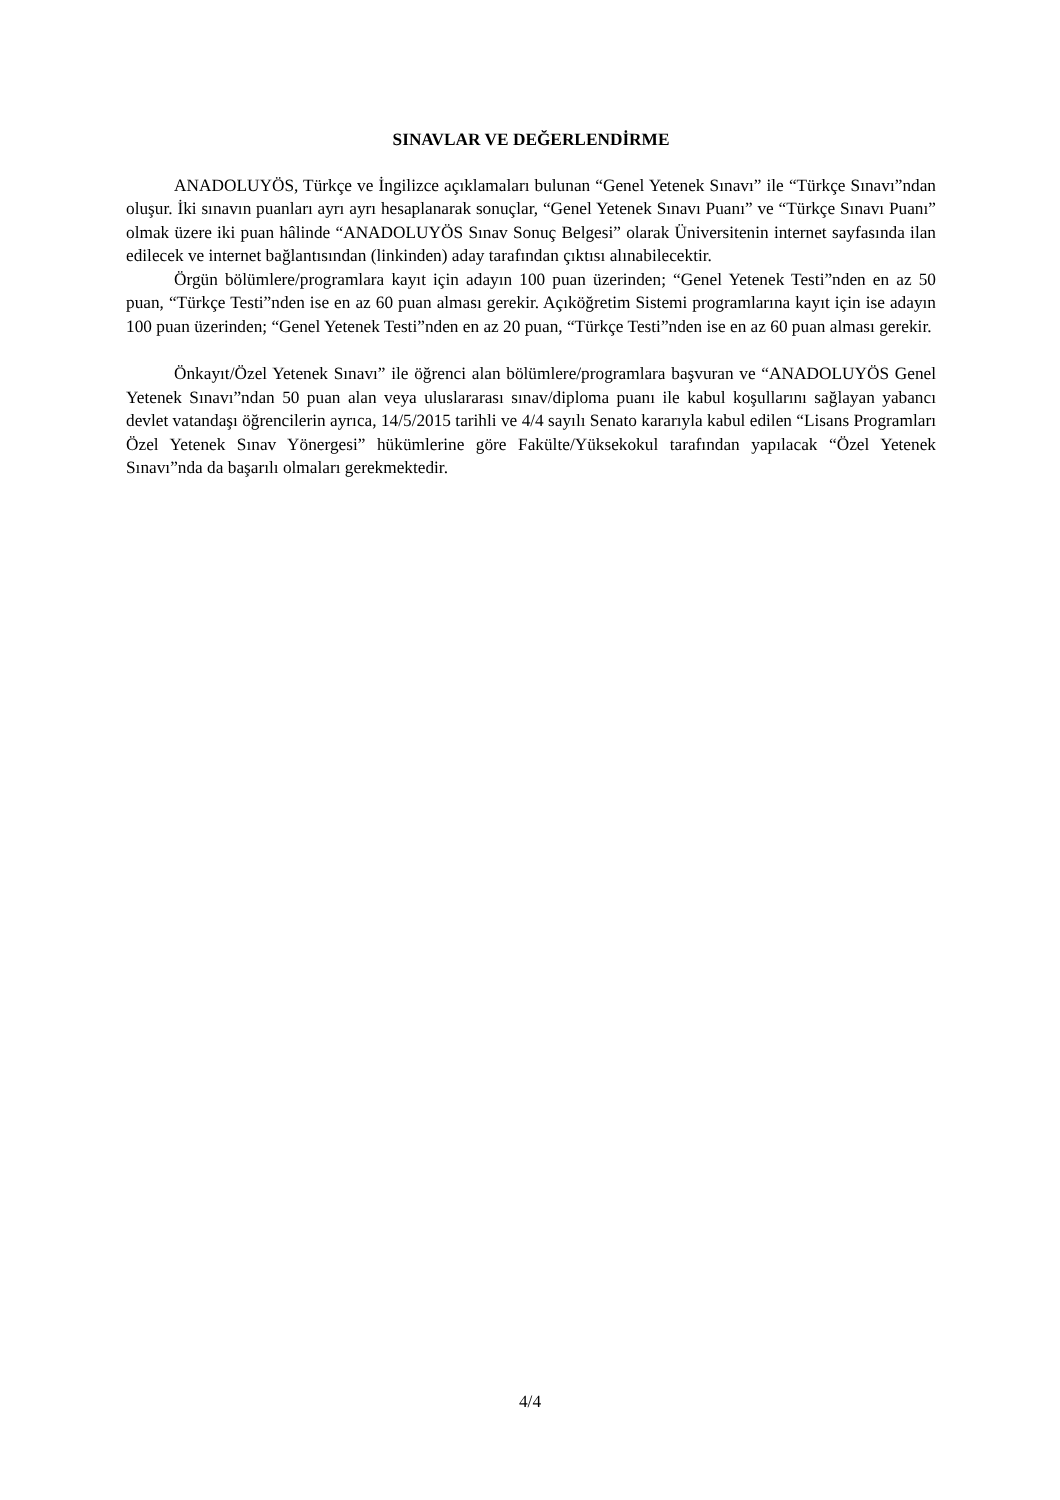SINAVLAR VE DEĞERLENDİRME
ANADOLUYÖS, Türkçe ve İngilizce açıklamaları bulunan “Genel Yetenek Sınavı” ile “Türkçe Sınavı”ndan oluşur. İki sınavın puanları ayrı ayrı hesaplanarak sonuçlar, “Genel Yetenek Sınavı Puanı” ve “Türkçe Sınavı Puanı” olmak üzere iki puan hâlinde “ANADOLUYÖS Sınav Sonuç Belgesi” olarak Üniversitenin internet sayfasında ilan edilecek ve internet bağlantısından (linkinden) aday tarafından çıktısı alınabilecektir.
Örgün bölümlere/programlara kayıt için adayın 100 puan üzerinden; “Genel Yetenek Testi”nden en az 50 puan, “Türkçe Testi”nden ise en az 60 puan alması gerekir. Açıköğretim Sistemi programlarına kayıt için ise adayın 100 puan üzerinden; “Genel Yetenek Testi”nden en az 20 puan, “Türkçe Testi”nden ise en az 60 puan alması gerekir.
Önkayıt/Özel Yetenek Sınavı” ile öğrenci alan bölümlere/programlara başvuran ve “ANADOLUYÖS Genel Yetenek Sınavı”ndan 50 puan alan veya uluslararası sınav/diploma puanı ile kabul koşullarını sağlayan yabancı devlet vatandaşı öğrencilerin ayrıca, 14/5/2015 tarihli ve 4/4 sayılı Senato kararıyla kabul edilen “Lisans Programları Özel Yetenek Sınav Yönergesi” hükümlerine göre Fakülte/Yüksekokul tarafından yapılacak “Özel Yetenek Sınavı”nda da başarılı olmaları gerekmektedir.
4/4